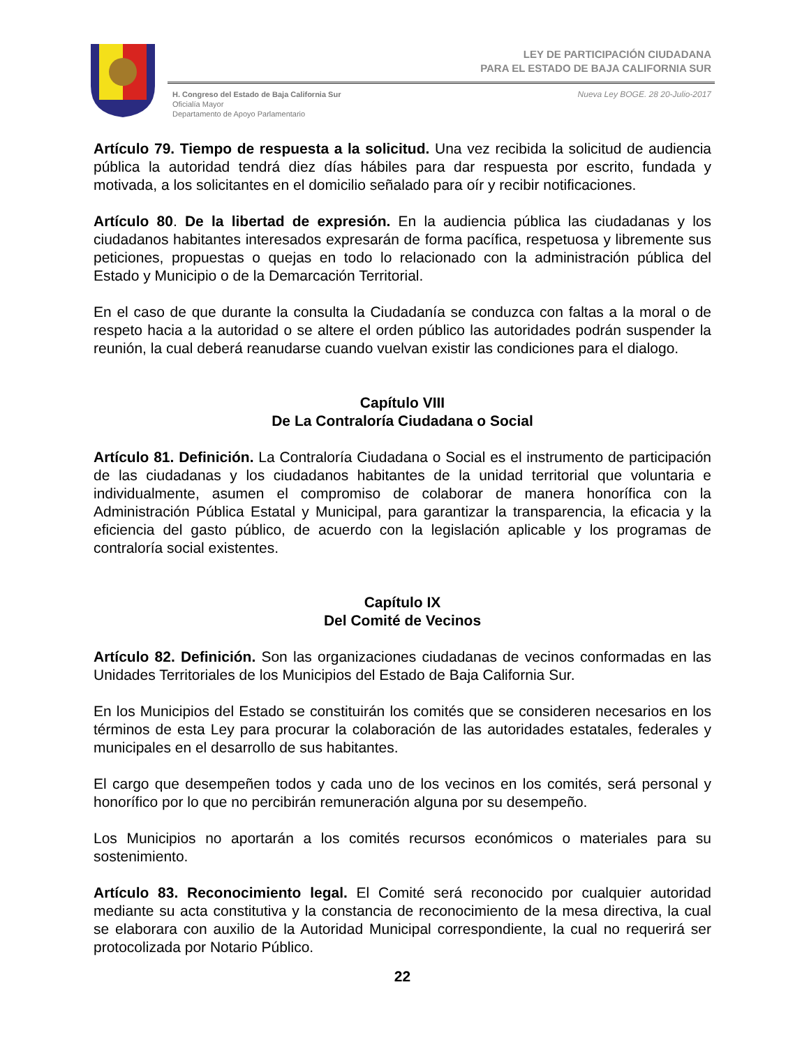LEY DE PARTICIPACIÓN CIUDADANA
PARA EL ESTADO DE BAJA CALIFORNIA SUR
H. Congreso del Estado de Baja California Sur
Oficialía Mayor
Departamento de Apoyo Parlamentario
Nueva Ley BOGE. 28 20-Julio-2017
Artículo 79. Tiempo de respuesta a la solicitud. Una vez recibida la solicitud de audiencia pública la autoridad tendrá diez días hábiles para dar respuesta por escrito, fundada y motivada, a los solicitantes en el domicilio señalado para oír y recibir notificaciones.
Artículo 80. De la libertad de expresión. En la audiencia pública las ciudadanas y los ciudadanos habitantes interesados expresarán de forma pacífica, respetuosa y libremente sus peticiones, propuestas o quejas en todo lo relacionado con la administración pública del Estado y Municipio o de la Demarcación Territorial.
En el caso de que durante la consulta la Ciudadanía se conduzca con faltas a la moral o de respeto hacia a la autoridad o se altere el orden público las autoridades podrán suspender la reunión, la cual deberá reanudarse cuando vuelvan existir las condiciones para el dialogo.
Capítulo VIII
De La Contraloría Ciudadana o Social
Artículo 81. Definición. La Contraloría Ciudadana o Social es el instrumento de participación de las ciudadanas y los ciudadanos habitantes de la unidad territorial que voluntaria e individualmente, asumen el compromiso de colaborar de manera honorífica con la Administración Pública Estatal y Municipal, para garantizar la transparencia, la eficacia y la eficiencia del gasto público, de acuerdo con la legislación aplicable y los programas de contraloría social existentes.
Capítulo IX
Del Comité de Vecinos
Artículo 82. Definición. Son las organizaciones ciudadanas de vecinos conformadas en las Unidades Territoriales de los Municipios del Estado de Baja California Sur.
En los Municipios del Estado se constituirán los comités que se consideren necesarios en los términos de esta Ley para procurar la colaboración de las autoridades estatales, federales y municipales en el desarrollo de sus habitantes.
El cargo que desempeñen todos y cada uno de los vecinos en los comités, será personal y honorífico por lo que no percibirán remuneración alguna por su desempeño.
Los Municipios no aportarán a los comités recursos económicos o materiales para su sostenimiento.
Artículo 83. Reconocimiento legal. El Comité será reconocido por cualquier autoridad mediante su acta constitutiva y la constancia de reconocimiento de la mesa directiva, la cual se elaborara con auxilio de la Autoridad Municipal correspondiente, la cual no requerirá ser protocolizada por Notario Público.
22